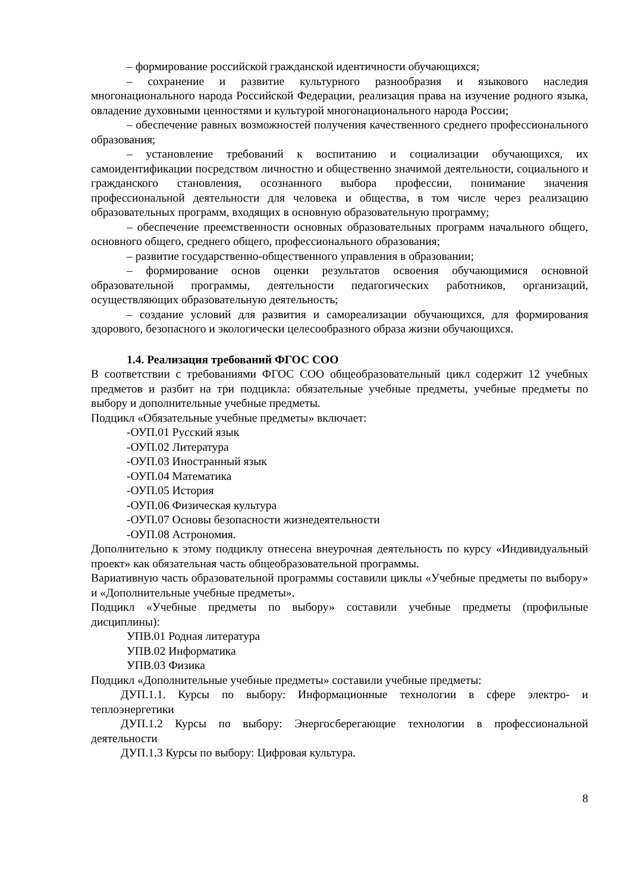– формирование российской гражданской идентичности обучающихся;
– сохранение и развитие культурного разнообразия и языкового наследия многонационального народа Российской Федерации, реализация права на изучение родного языка, овладение духовными ценностями и культурой многонационального народа России;
– обеспечение равных возможностей получения качественного среднего профессионального образования;
– установление требований к воспитанию и социализации обучающихся, их самоидентификации посредством личностно и общественно значимой деятельности, социального и гражданского становления, осознанного выбора профессии, понимание значения профессиональной деятельности для человека и общества, в том числе через реализацию образовательных программ, входящих в основную образовательную программу;
– обеспечение преемственности основных образовательных программ начального общего, основного общего, среднего общего, профессионального образования;
– развитие государственно-общественного управления в образовании;
– формирование основ оценки результатов освоения обучающимися основной образовательной программы, деятельности педагогических работников, организаций, осуществляющих образовательную деятельность;
– создание условий для развития и самореализации обучающихся, для формирования здорового, безопасного и экологически целесообразного образа жизни обучающихся.
1.4. Реализация требований ФГОС СОО
В соответствии с требованиями ФГОС СОО общеобразовательный цикл содержит 12 учебных предметов и разбит на три подцикла: обязательные учебные предметы, учебные предметы по выбору и дополнительные учебные предметы.
Подцикл «Обязательные учебные предметы» включает:
-ОУП.01 Русский язык
-ОУП.02 Литература
-ОУП.03 Иностранный язык
-ОУП.04 Математика
-ОУП.05 История
-ОУП.06 Физическая культура
-ОУП.07 Основы безопасности жизнедеятельности
-ОУП.08 Астрономия.
Дополнительно к этому подциклу отнесена внеурочная деятельность по курсу «Индивидуальный проект» как обязательная часть общеобразовательной программы.
Вариативную часть образовательной программы составили циклы «Учебные предметы по выбору» и «Дополнительные учебные предметы».
Подцикл «Учебные предметы по выбору» составили учебные предметы (профильные дисциплины):
УПВ.01 Родная литература
УПВ.02 Информатика
УПВ.03 Физика
Подцикл «Дополнительные учебные предметы» составили учебные предметы:
ДУП.1.1. Курсы по выбору: Информационные технологии в сфере электро- и теплоэнергетики
ДУП.1.2 Курсы по выбору: Энергосберегающие технологии в профессиональной деятельности
ДУП.1.3 Курсы по выбору: Цифровая культура.
8